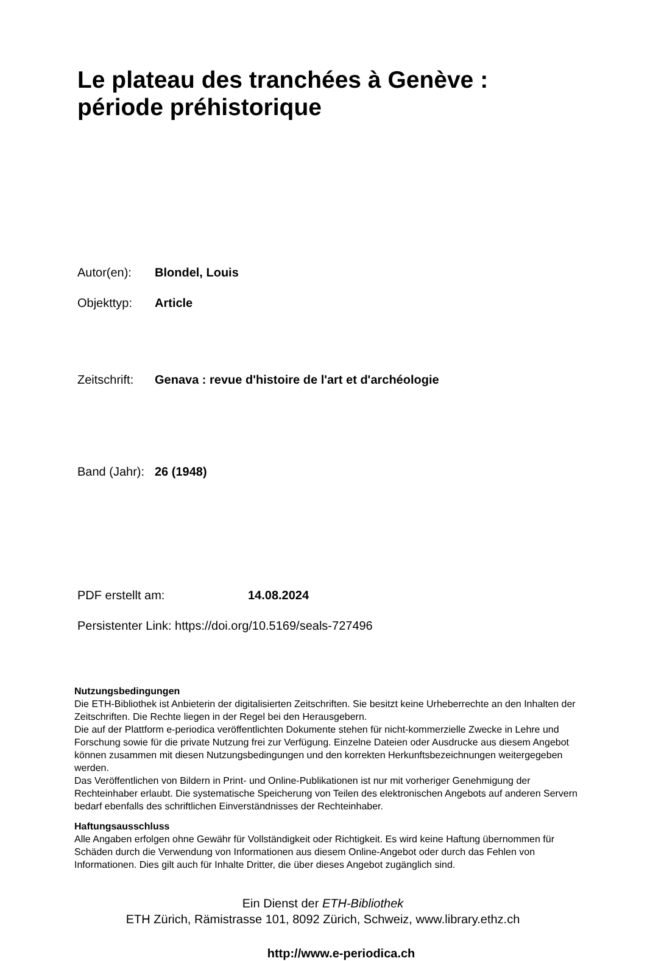Le plateau des tranchées à Genève : période préhistorique
Autor(en): Blondel, Louis
Objekttyp: Article
Zeitschrift: Genava : revue d'histoire de l'art et d'archéologie
Band (Jahr): 26 (1948)
PDF erstellt am: 14.08.2024
Persistenter Link: https://doi.org/10.5169/seals-727496
Nutzungsbedingungen
Die ETH-Bibliothek ist Anbieterin der digitalisierten Zeitschriften. Sie besitzt keine Urheberrechte an den Inhalten der Zeitschriften. Die Rechte liegen in der Regel bei den Herausgebern.
Die auf der Plattform e-periodica veröffentlichten Dokumente stehen für nicht-kommerzielle Zwecke in Lehre und Forschung sowie für die private Nutzung frei zur Verfügung. Einzelne Dateien oder Ausdrucke aus diesem Angebot können zusammen mit diesen Nutzungsbedingungen und den korrekten Herkunftsbezeichnungen weitergegeben werden.
Das Veröffentlichen von Bildern in Print- und Online-Publikationen ist nur mit vorheriger Genehmigung der Rechteinhaber erlaubt. Die systematische Speicherung von Teilen des elektronischen Angebots auf anderen Servern bedarf ebenfalls des schriftlichen Einverständnisses der Rechteinhaber.
Haftungsausschluss
Alle Angaben erfolgen ohne Gewähr für Vollständigkeit oder Richtigkeit. Es wird keine Haftung übernommen für Schäden durch die Verwendung von Informationen aus diesem Online-Angebot oder durch das Fehlen von Informationen. Dies gilt auch für Inhalte Dritter, die über dieses Angebot zugänglich sind.
Ein Dienst der ETH-Bibliothek
ETH Zürich, Rämistrasse 101, 8092 Zürich, Schweiz, www.library.ethz.ch
http://www.e-periodica.ch